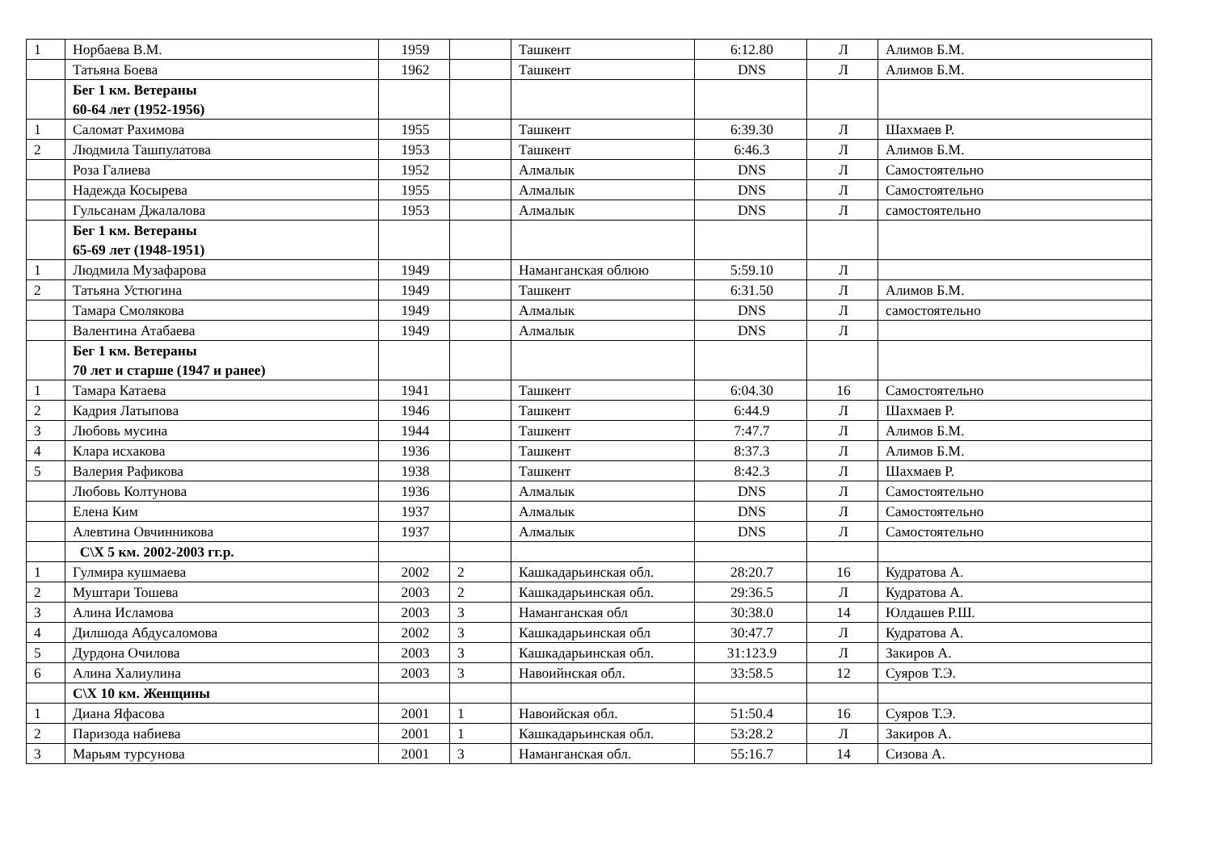| 1 | Норбаева В.М. | 1959 | | Ташкент | 6:12.80 | Л | Алимов Б.М. |
| | Татьяна Боева | 1962 | | Ташкент | DNS | Л | Алимов Б.М. |
| | Бег 1 км. Ветераны 60-64 лет (1952-1956) | | | | | | |
| 1 | Саломат Рахимова | 1955 | | Ташкент | 6:39.30 | Л | Шахмаев Р. |
| 2 | Людмила Ташпулатова | 1953 | | Ташкент | 6:46.3 | Л | Алимов Б.М. |
| | Роза Галиева | 1952 | | Алмалык | DNS | Л | Самостоятельно |
| | Надежда Косырева | 1955 | | Алмалык | DNS | Л | Самостоятельно |
| | Гульсанам Джалалова | 1953 | | Алмалык | DNS | Л | самостоятельно |
| | Бег 1 км. Ветераны 65-69 лет (1948-1951) | | | | | | |
| 1 | Людмила Музафарова | 1949 | | Наманганская облюю | 5:59.10 | Л | |
| 2 | Татьяна Устюгина | 1949 | | Ташкент | 6:31.50 | Л | Алимов Б.М. |
| | Тамара Смолякова | 1949 | | Алмалык | DNS | Л | самостоятельно |
| | Валентина Атабаева | 1949 | | Алмалык | DNS | Л | |
| | Бег 1 км. Ветераны 70 лет и старше (1947 и ранее) | | | | | | |
| 1 | Тамара Катаева | 1941 | | Ташкент | 6:04.30 | 16 | Самостоятельно |
| 2 | Кадрия Латыпова | 1946 | | Ташкент | 6:44.9 | Л | Шахмаев Р. |
| 3 | Любовь мусина | 1944 | | Ташкент | 7:47.7 | Л | Алимов Б.М. |
| 4 | Клара исхакова | 1936 | | Ташкент | 8:37.3 | Л | Алимов Б.М. |
| 5 | Валерия Рафикова | 1938 | | Ташкент | 8:42.3 | Л | Шахмаев Р. |
| | Любовь Колтунова | 1936 | | Алмалык | DNS | Л | Самостоятельно |
| | Елена Ким | 1937 | | Алмалык | DNS | Л | Самостоятельно |
| | Алевтина Овчинникова | 1937 | | Алмалык | DNS | Л | Самостоятельно |
| | С\Х 5 км. 2002-2003 гг.р. | | | | | | |
| 1 | Гулмира кушмаева | 2002 | 2 | Кашкадарьинская обл. | 28:20.7 | 16 | Кудратова А. |
| 2 | Муштари Тошева | 2003 | 2 | Кашкадарьинская обл. | 29:36.5 | Л | Кудратова А. |
| 3 | Алина Исламова | 2003 | 3 | Наманганская обл | 30:38.0 | 14 | Юлдашев Р.Ш. |
| 4 | Дилшода Абдусаломова | 2002 | 3 | Кашкадарьинская обл | 30:47.7 | Л | Кудратова А. |
| 5 | Дурдона Очилова | 2003 | 3 | Кашкадарьинская обл. | 31:123.9 | Л | Закиров А. |
| 6 | Алина Халиулина | 2003 | 3 | Навоийнская обл. | 33:58.5 | 12 | Суяров Т.Э. |
| | С\Х 10 км. Женщины | | | | | | |
| 1 | Диана Яфасова | 2001 | 1 | Навоийская обл. | 51:50.4 | 16 | Суяров Т.Э. |
| 2 | Паризода набиева | 2001 | 1 | Кашкадарьинская обл. | 53:28.2 | Л | Закиров А. |
| 3 | Марьям турсунова | 2001 | 3 | Наманганская обл. | 55:16.7 | 14 | Сизова А. |